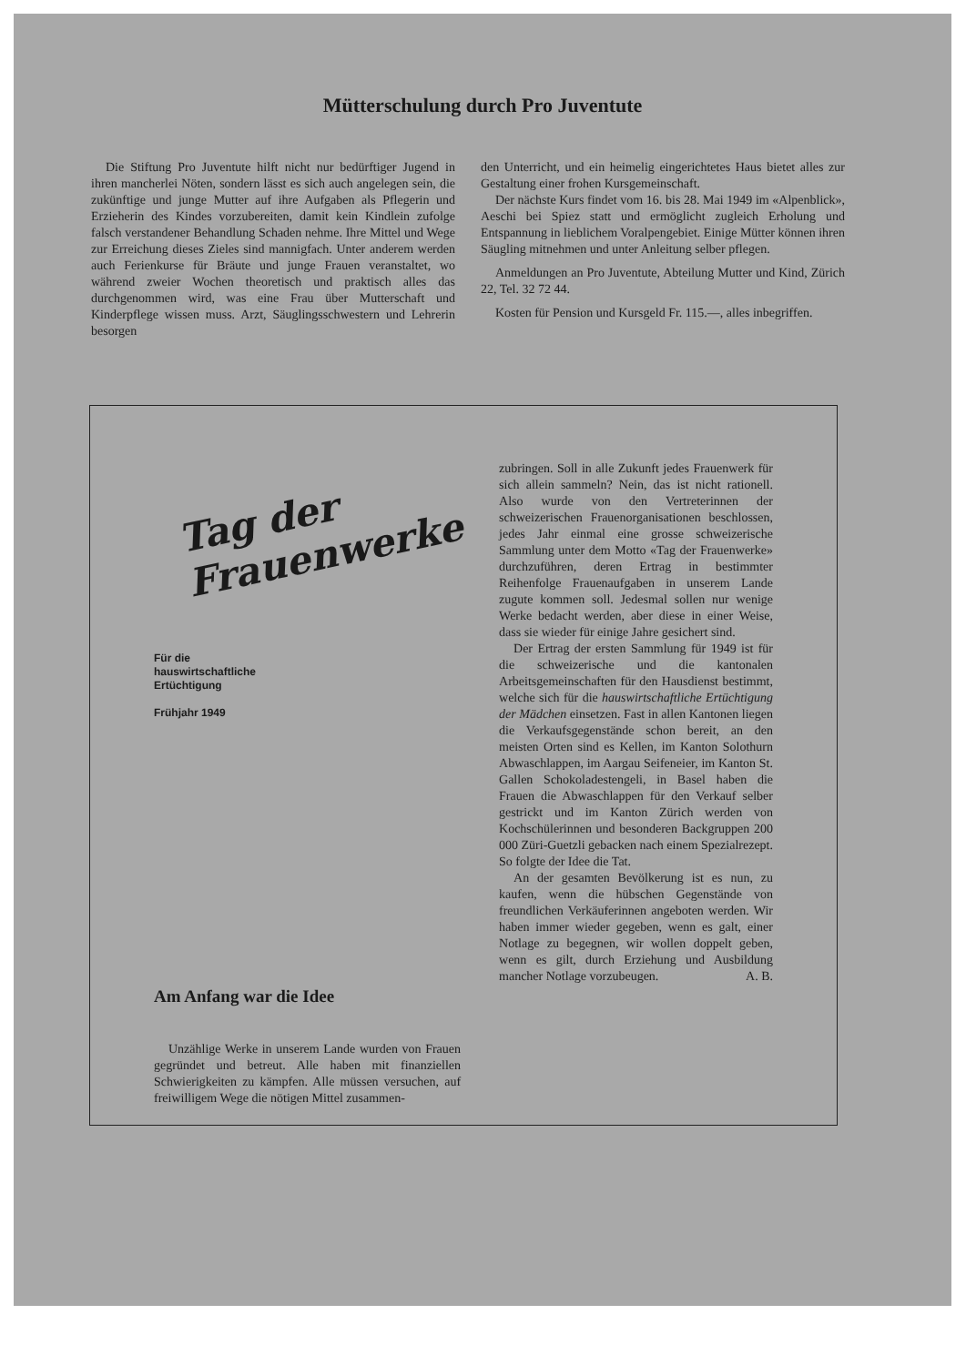Mütterschulung durch Pro Juventute
Die Stiftung Pro Juventute hilft nicht nur bedürftiger Jugend in ihren mancherlei Nöten, sondern lässt es sich auch angelegen sein, die zukünftige und junge Mutter auf ihre Aufgaben als Pflegerin und Erzieherin des Kindes vorzubereiten, damit kein Kindlein zufolge falsch verstandener Behandlung Schaden nehme. Ihre Mittel und Wege zur Erreichung dieses Zieles sind mannigfach. Unter anderem werden auch Ferienkurse für Bräute und junge Frauen veranstaltet, wo während zweier Wochen theoretisch und praktisch alles das durchgenommen wird, was eine Frau über Mutterschaft und Kinderpflege wissen muss. Arzt, Säuglingsschwestern und Lehrerin besorgen
den Unterricht, und ein heimelig eingerichtetes Haus bietet alles zur Gestaltung einer frohen Kursgemeinschaft.
Der nächste Kurs findet vom 16. bis 28. Mai 1949 im «Alpenblick», Aeschi bei Spiez statt und ermöglicht zugleich Erholung und Entspannung in lieblichem Voralpengebiet. Einige Mütter können ihren Säugling mitnehmen und unter Anleitung selber pflegen.
Anmeldungen an Pro Juventute, Abteilung Mutter und Kind, Zürich 22, Tel. 32 72 44.
Kosten für Pension und Kursgeld Fr. 115.—, alles inbegriffen.
Tag der
Frauenwerke
Für die hauswirtschaftliche Ertüchtigung
Frühjahr 1949
Am Anfang war die Idee
Unzählige Werke in unserem Lande wurden von Frauen gegründet und betreut. Alle haben mit finanziellen Schwierigkeiten zu kämpfen. Alle müssen versuchen, auf freiwilligem Wege die nötigen Mittel zusammen-
zubringen. Soll in alle Zukunft jedes Frauenwerk für sich allein sammeln? Nein, das ist nicht rationell. Also wurde von den Vertreterinnen der schweizerischen Frauenorganisationen beschlossen, jedes Jahr einmal eine grosse schweizerische Sammlung unter dem Motto «Tag der Frauenwerke» durchzuführen, deren Ertrag in bestimmter Reihenfolge Frauenaufgaben in unserem Lande zugute kommen soll. Jedesmal sollen nur wenige Werke bedacht werden, aber diese in einer Weise, dass sie wieder für einige Jahre gesichert sind.
Der Ertrag der ersten Sammlung für 1949 ist für die schweizerische und die kantonalen Arbeitsgemeinschaften für den Hausdienst bestimmt, welche sich für die hauswirtschaftliche Ertüchtigung der Mädchen einsetzen. Fast in allen Kantonen liegen die Verkaufsgegenstände schon bereit, an den meisten Orten sind es Kellen, im Kanton Solothurn Abwaschlappen, im Aargau Seifeneier, im Kanton St. Gallen Schokoladestengeli, in Basel haben die Frauen die Abwaschlappen für den Verkauf selber gestrickt und im Kanton Zürich werden von Kochschülerinnen und besonderen Backgruppen 200 000 Züri-Guetzli gebacken nach einem Spezialrezept. So folgte der Idee die Tat.
An der gesamten Bevölkerung ist es nun, zu kaufen, wenn die hübschen Gegenstände von freundlichen Verkäuferinnen angeboten werden. Wir haben immer wieder gegeben, wenn es galt, einer Notlage zu begegnen, wir wollen doppelt geben, wenn es gilt, durch Erziehung und Ausbildung mancher Notlage vorzubeugen. A. B.